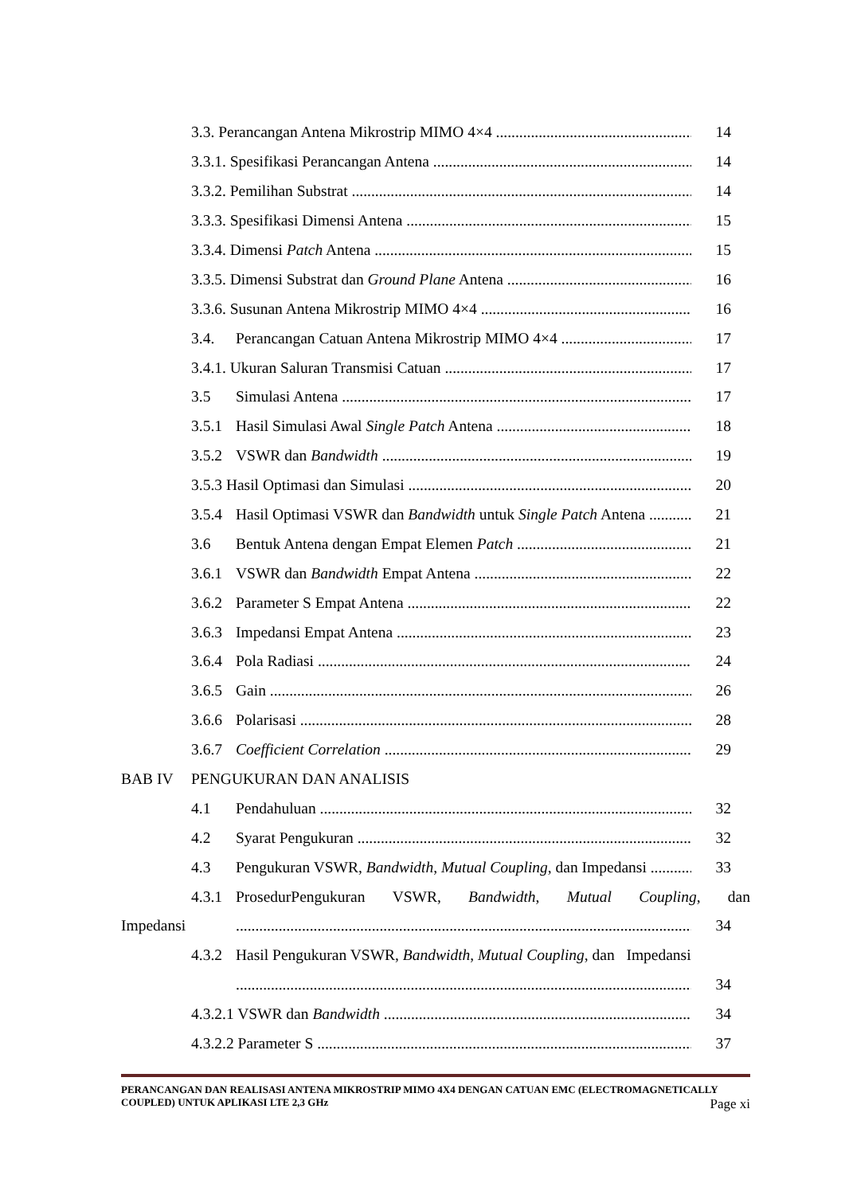3.3. Perancangan Antena Mikrostrip MIMO 4×4 14
3.3.1. Spesifikasi Perancangan Antena 14
3.3.2. Pemilihan Substrat 14
3.3.3. Spesifikasi Dimensi Antena 15
3.3.4. Dimensi Patch Antena 15
3.3.5. Dimensi Substrat dan Ground Plane Antena 16
3.3.6. Susunan Antena Mikrostrip MIMO 4×4 16
3.4. Perancangan Catuan Antena Mikrostrip MIMO 4×4 17
3.4.1. Ukuran Saluran Transmisi Catuan 17
3.5 Simulasi Antena 17
3.5.1 Hasil Simulasi Awal Single Patch Antena 18
3.5.2 VSWR dan Bandwidth 19
3.5.3 Hasil Optimasi dan Simulasi 20
3.5.4 Hasil Optimasi VSWR dan Bandwidth untuk Single Patch Antena 21
3.6 Bentuk Antena dengan Empat Elemen Patch 21
3.6.1 VSWR dan Bandwidth Empat Antena 22
3.6.2 Parameter S Empat Antena 22
3.6.3 Impedansi Empat Antena 23
3.6.4 Pola Radiasi 24
3.6.5 Gain 26
3.6.6 Polarisasi 28
3.6.7 Coefficient Correlation 29
BAB IV PENGUKURAN DAN ANALISIS
4.1 Pendahuluan 32
4.2 Syarat Pengukuran 32
4.3 Pengukuran VSWR, Bandwidth, Mutual Coupling, dan Impedansi 33
4.3.1 ProsedurPengukuran VSWR, Bandwidth, Mutual Coupling, dan
Impedansi 34
4.3.2 Hasil Pengukuran VSWR, Bandwidth, Mutual Coupling, dan Impedansi
34
4.3.2.1 VSWR dan Bandwidth 34
4.3.2.2 Parameter S 37
PERANCANGAN DAN REALISASI ANTENA MIKROSTRIP MIMO 4X4 DENGAN CATUAN EMC (ELECTROMAGNETICALLY COUPLED) UNTUK APLIKASI LTE 2,3 GHz Page xi